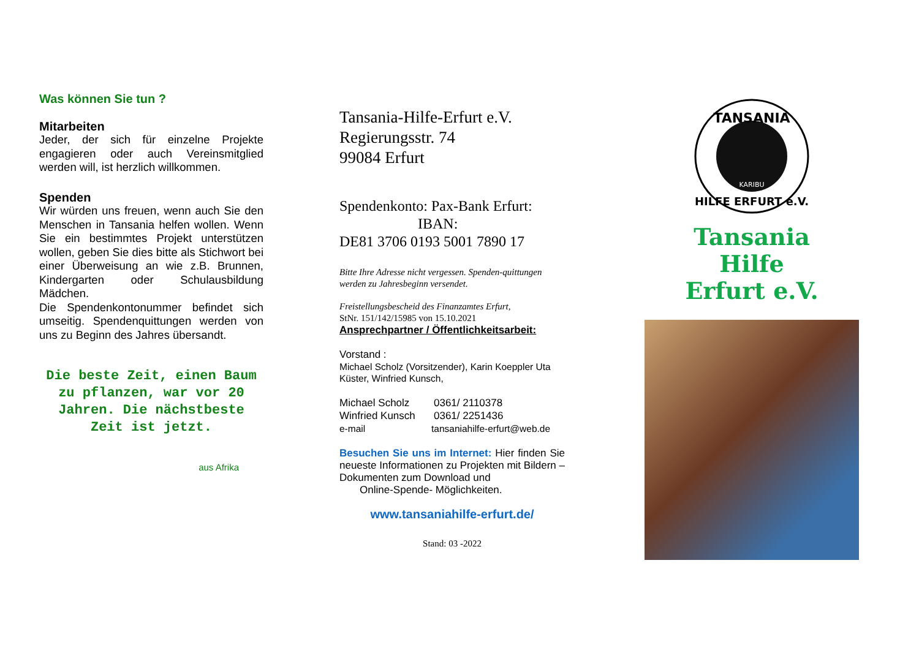Was können Sie tun ?
Mitarbeiten
Jeder, der sich für einzelne Projekte engagieren oder auch Vereinsmitglied werden will, ist herzlich willkommen.
Spenden
Wir würden uns freuen, wenn auch Sie den Menschen in Tansania helfen wollen. Wenn Sie ein bestimmtes Projekt unterstützen wollen, geben Sie dies bitte als Stichwort bei einer Überweisung an wie z.B. Brunnen, Kindergarten oder Schulausbildung Mädchen.
Die Spendenkontonummer befindet sich umseitig. Spendenquittungen werden von uns zu Beginn des Jahres übersandt.
Die beste Zeit, einen Baum zu pflanzen, war vor 20 Jahren. Die nächstbeste Zeit ist jetzt.
aus Afrika
Tansania-Hilfe-Erfurt e.V.
Regierungsstr. 74
99084 Erfurt
Spendenkonto: Pax-Bank Erfurt:
IBAN:
DE81 3706 0193 5001 7890 17
Bitte Ihre Adresse nicht vergessen. Spenden-quittungen werden zu Jahresbeginn versendet.
Freistellungsbescheid des Finanzamtes Erfurt,
StNr. 151/142/15985 von 15.10.2021
Ansprechpartner / Öffentlichkeitsarbeit:
Vorstand :
Michael Scholz (Vorsitzender), Karin Koeppler Uta Küster, Winfried Kunsch,
Michael Scholz 0361/ 2110378
Winfried Kunsch 0361/ 2251436
e-mail tansaniahilfe-erfurt@web.de
Besuchen Sie uns im Internet: Hier finden Sie neueste Informationen zu Projekten mit Bildern – Dokumenten zum Download und
Online-Spende- Möglichkeiten.
www.tansaniahilfe-erfurt.de/
Stand: 03 -2022
TANSANIA
HILFE ERFURT e.V.
KARIBU
Tansania
Hilfe
Erfurt e.V.